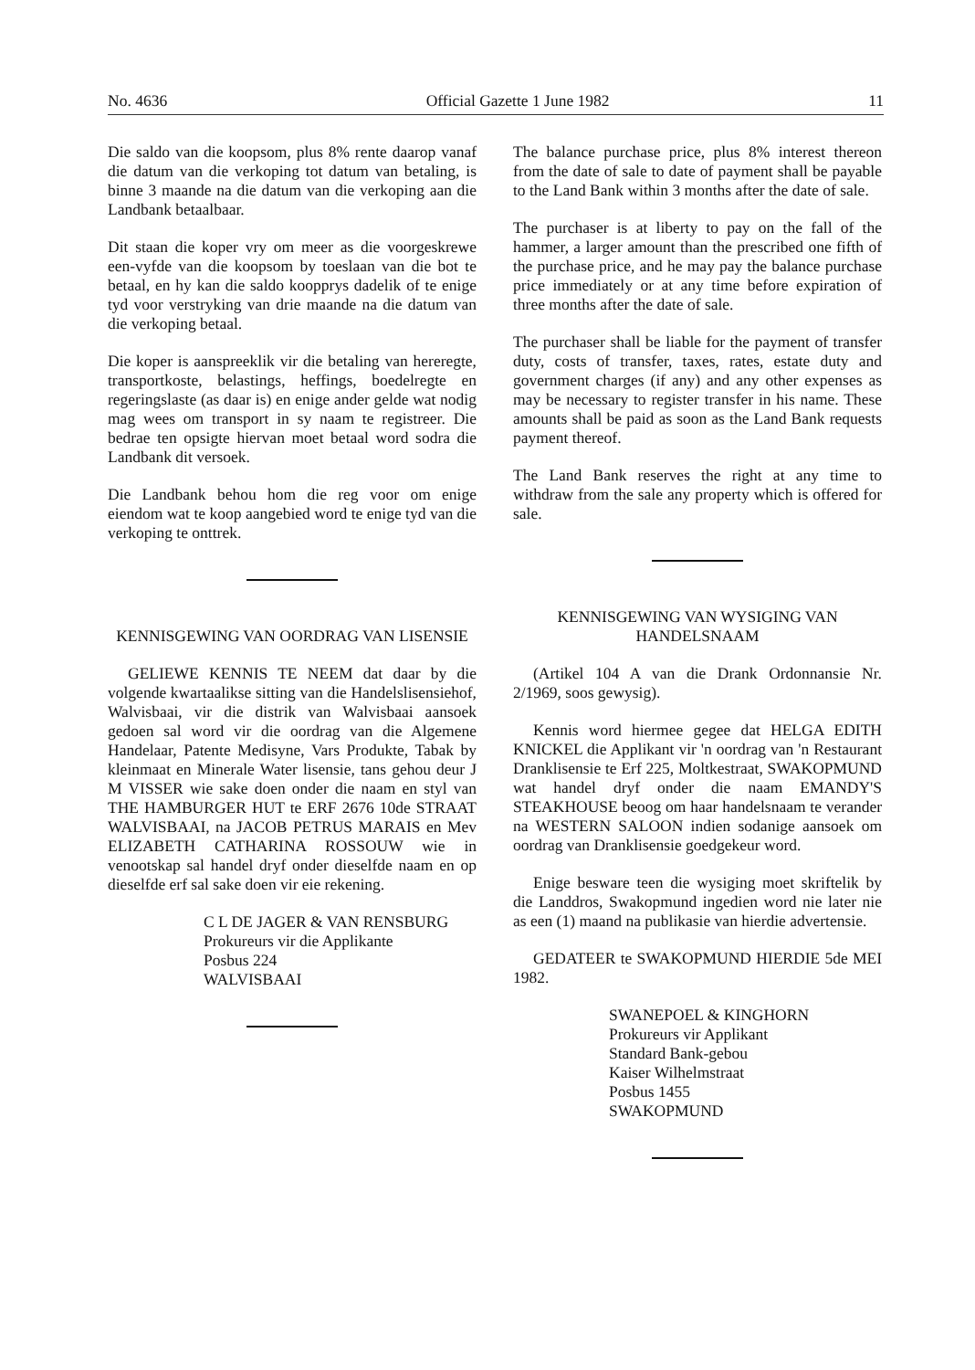No. 4636 Official Gazette 1 June 1982 11
Die saldo van die koopsom, plus 8% rente daarop vanaf die datum van die verkoping tot datum van betaling, is binne 3 maande na die datum van die verkoping aan die Landbank betaalbaar.
Dit staan die koper vry om meer as die voorgeskrewe een-vyfde van die koopsom by toeslaan van die bot te betaal, en hy kan die saldo koopprys dadelik of te enige tyd voor verstryking van drie maande na die datum van die verkoping betaal.
Die koper is aanspreeklik vir die betaling van hereregte, transportkoste, belastings, heffings, boedelregte en regeringslaste (as daar is) en enige ander gelde wat nodig mag wees om transport in sy naam te registreer. Die bedrae ten opsigte hiervan moet betaal word sodra die Landbank dit versoek.
Die Landbank behou hom die reg voor om enige eiendom wat te koop aangebied word te enige tyd van die verkoping te onttrek.
KENNISGEWING VAN OORDRAG VAN LISENSIE
GELIEWE KENNIS TE NEEM dat daar by die volgende kwartaalikse sitting van die Handelslisensiehof, Walvisbaai, vir die distrik van Walvisbaai aansoek gedoen sal word vir die oordrag van die Algemene Handelaar, Patente Medisyne, Vars Produkte, Tabak by kleinmaat en Minerale Water lisensie, tans gehou deur J M VISSER wie sake doen onder die naam en styl van THE HAMBURGER HUT te ERF 2676 10de STRAAT WALVISBAAI, na JACOB PETRUS MARAIS en Mev ELIZABETH CATHARINA ROSSOUW wie in venootskap sal handel dryf onder dieselfde naam en op dieselfde erf sal sake doen vir eie rekening.
C L DE JAGER & VAN RENSBURG
Prokureurs vir die Applikante
Posbus 224
WALVISBAAI
The balance purchase price, plus 8% interest thereon from the date of sale to date of payment shall be payable to the Land Bank within 3 months after the date of sale.
The purchaser is at liberty to pay on the fall of the hammer, a larger amount than the prescribed one fifth of the purchase price, and he may pay the balance purchase price immediately or at any time before expiration of three months after the date of sale.
The purchaser shall be liable for the payment of transfer duty, costs of transfer, taxes, rates, estate duty and government charges (if any) and any other expenses as may be necessary to register transfer in his name. These amounts shall be paid as soon as the Land Bank requests payment thereof.
The Land Bank reserves the right at any time to withdraw from the sale any property which is offered for sale.
KENNISGEWING VAN WYSIGING VAN HANDELSNAAM
(Artikel 104 A van die Drank Ordonnansie Nr. 2/1969, soos gewysig).
Kennis word hiermee gegee dat HELGA EDITH KNICKEL die Applikant vir 'n oordrag van 'n Restaurant Dranklisensie te Erf 225, Moltkestraat, SWAKOPMUND wat handel dryf onder die naam EMANDY'S STEAKHOUSE beoog om haar handelsnaam te verander na WESTERN SALOON indien sodanige aansoek om oordrag van Dranklisensie goedgekeur word.
Enige besware teen die wysiging moet skriftelik by die Landdros, Swakopmund ingedien word nie later nie as een (1) maand na publikasie van hierdie advertensie.
GEDATEER te SWAKOPMUND HIERDIE 5de MEI 1982.
SWANEPOEL & KINGHORN
Prokureurs vir Applikant
Standard Bank-gebou
Kaiser Wilhelmstraat
Posbus 1455
SWAKOPMUND